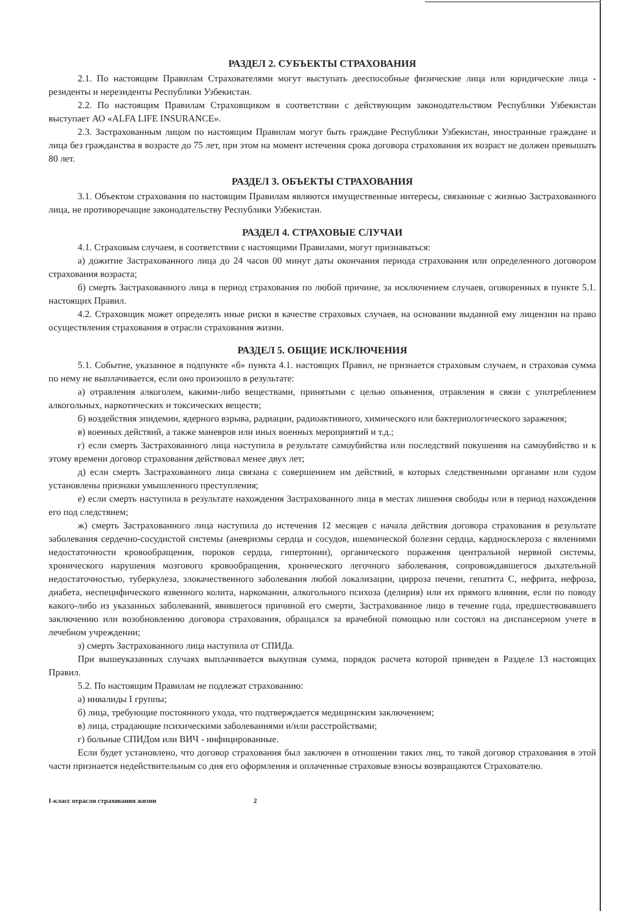РАЗДЕЛ 2. СУБЪЕКТЫ СТРАХОВАНИЯ
2.1. По настоящим Правилам Страхователями могут выступать дееспособные физические лица или юридические лица - резиденты и нерезиденты Республики Узбекистан.
2.2. По настоящим Правилам Страховщиком в соответствии с действующим законодательством Республики Узбекистан выступает АО «ALFA LIFE INSURANCE».
2.3. Застрахованным лицом по настоящим Правилам могут быть граждане Республики Узбекистан, иностранные граждане и лица без гражданства в возрасте до 75 лет, при этом на момент истечения срока договора страхования их возраст не должен превышать 80 лет.
РАЗДЕЛ 3. ОБЪЕКТЫ СТРАХОВАНИЯ
3.1. Объектом страхования по настоящим Правилам являются имущественные интересы, связанные с жизнью Застрахованного лица, не противоречащие законодательству Республики Узбекистан.
РАЗДЕЛ 4. СТРАХОВЫЕ СЛУЧАИ
4.1. Страховым случаем, в соответствии с настоящими Правилами, могут признаваться:
а) дожитие Застрахованного лица до 24 часов 00 минут даты окончания периода страхования или определенного договором страхования возраста;
б) смерть Застрахованного лица в период страхования по любой причине, за исключением случаев, оговоренных в пункте 5.1. настоящих Правил.
4.2. Страховщик может определять иные риски в качестве страховых случаев, на основании выданной ему лицензии на право осуществления страхования в отрасли страхования жизни.
РАЗДЕЛ 5. ОБЩИЕ ИСКЛЮЧЕНИЯ
5.1. Событие, указанное в подпункте «б» пункта 4.1. настоящих Правил, не признается страховым случаем, и страховая сумма по нему не выплачивается, если оно произошло в результате:
а) отравления алкоголем, какими-либо веществами, принятыми с целью опьянения, отравления в связи с употреблением алкогольных, наркотических и токсических веществ;
б) воздействия эпидемии, ядерного взрыва, радиации, радиоактивного, химического или бактериологического заражения;
в) военных действий, а также маневров или иных военных мероприятий и т.д.;
г) если смерть Застрахованного лица наступила в результате самоубийства или последствий покушения на самоубийство и к этому времени договор страхования действовал менее двух лет;
д) если смерть Застрахованного лица связана с совершением им действий, в которых следственными органами или судом установлены признаки умышленного преступления;
е) если смерть наступила в результате нахождения Застрахованного лица в местах лишения свободы или в период нахождения его под следствием;
ж) смерть Застрахованного лица наступила до истечения 12 месяцев с начала действия договора страхования в результате заболевания сердечно-сосудистой системы (аневризмы сердца и сосудов, ишемической болезни сердца, кардиосклероза с явлениями недостаточности кровообращения, пороков сердца, гипертонии), органического поражения центральной нервной системы, хронического нарушения мозгового кровообращения, хронического легочного заболевания, сопровождавшегося дыхательной недостаточностью, туберкулеза, злокачественного заболевания любой локализации, цирроза печени, гепатита С, нефрита, нефроза, диабета, неспецифического язвенного колита, наркомании, алкогольного психоза (делирия) или их прямого влияния, если по поводу какого-либо из указанных заболеваний, явившегося причиной его смерти, Застрахованное лицо в течение года, предшествовавшего заключению или возобновлению договора страхования, обращался за врачебной помощью или состоял на диспансерном учете в лечебном учреждении;
з) смерть Застрахованного лица наступила от СПИДа.
При вышеуказанных случаях выплачивается выкупная сумма, порядок расчета которой приведен в Разделе 13 настоящих Правил.
5.2. По настоящим Правилам не подлежат страхованию:
а) инвалиды I группы;
б) лица, требующие постоянного ухода, что подтверждается медицинским заключением;
в) лица, страдающие психическими заболеваниями и/или расстройствами;
г) больные СПИДом или ВИЧ - инфицированные.
Если будет установлено, что договор страхования был заключен в отношении таких лиц, то такой договор страхования в этой части признается недействительным со дня его оформления и оплаченные страховые взносы возвращаются Страхователю.
I-класс отрасли страхования жизни 2